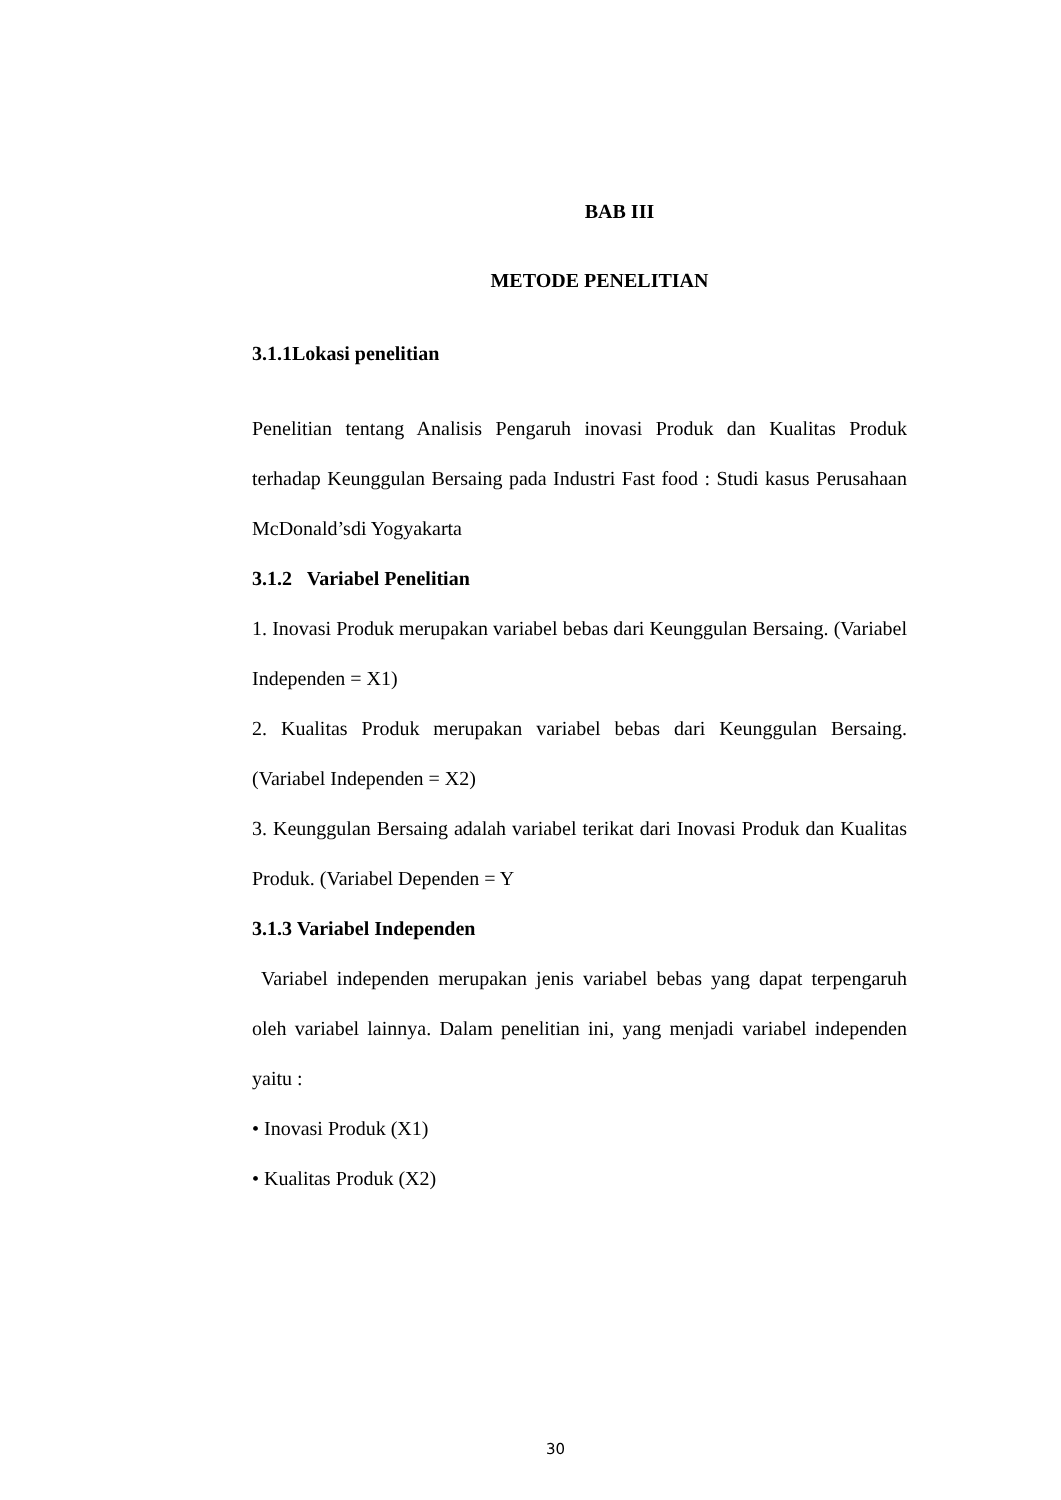BAB III
METODE PENELITIAN
3.1.1Lokasi penelitian
Penelitian tentang Analisis Pengaruh inovasi Produk dan Kualitas Produk terhadap Keunggulan Bersaing pada Industri Fast food : Studi kasus Perusahaan McDonald’sdi Yogyakarta
3.1.2 Variabel Penelitian
1. Inovasi Produk merupakan variabel bebas dari Keunggulan Bersaing. (Variabel Independen = X1)
2. Kualitas Produk merupakan variabel bebas dari Keunggulan Bersaing. (Variabel Independen = X2)
3. Keunggulan Bersaing adalah variabel terikat dari Inovasi Produk dan Kualitas Produk. (Variabel Dependen = Y
3.1.3 Variabel Independen
Variabel independen merupakan jenis variabel bebas yang dapat terpengaruh oleh variabel lainnya. Dalam penelitian ini, yang menjadi variabel independen yaitu :
• Inovasi Produk (X1)
• Kualitas Produk (X2)
30